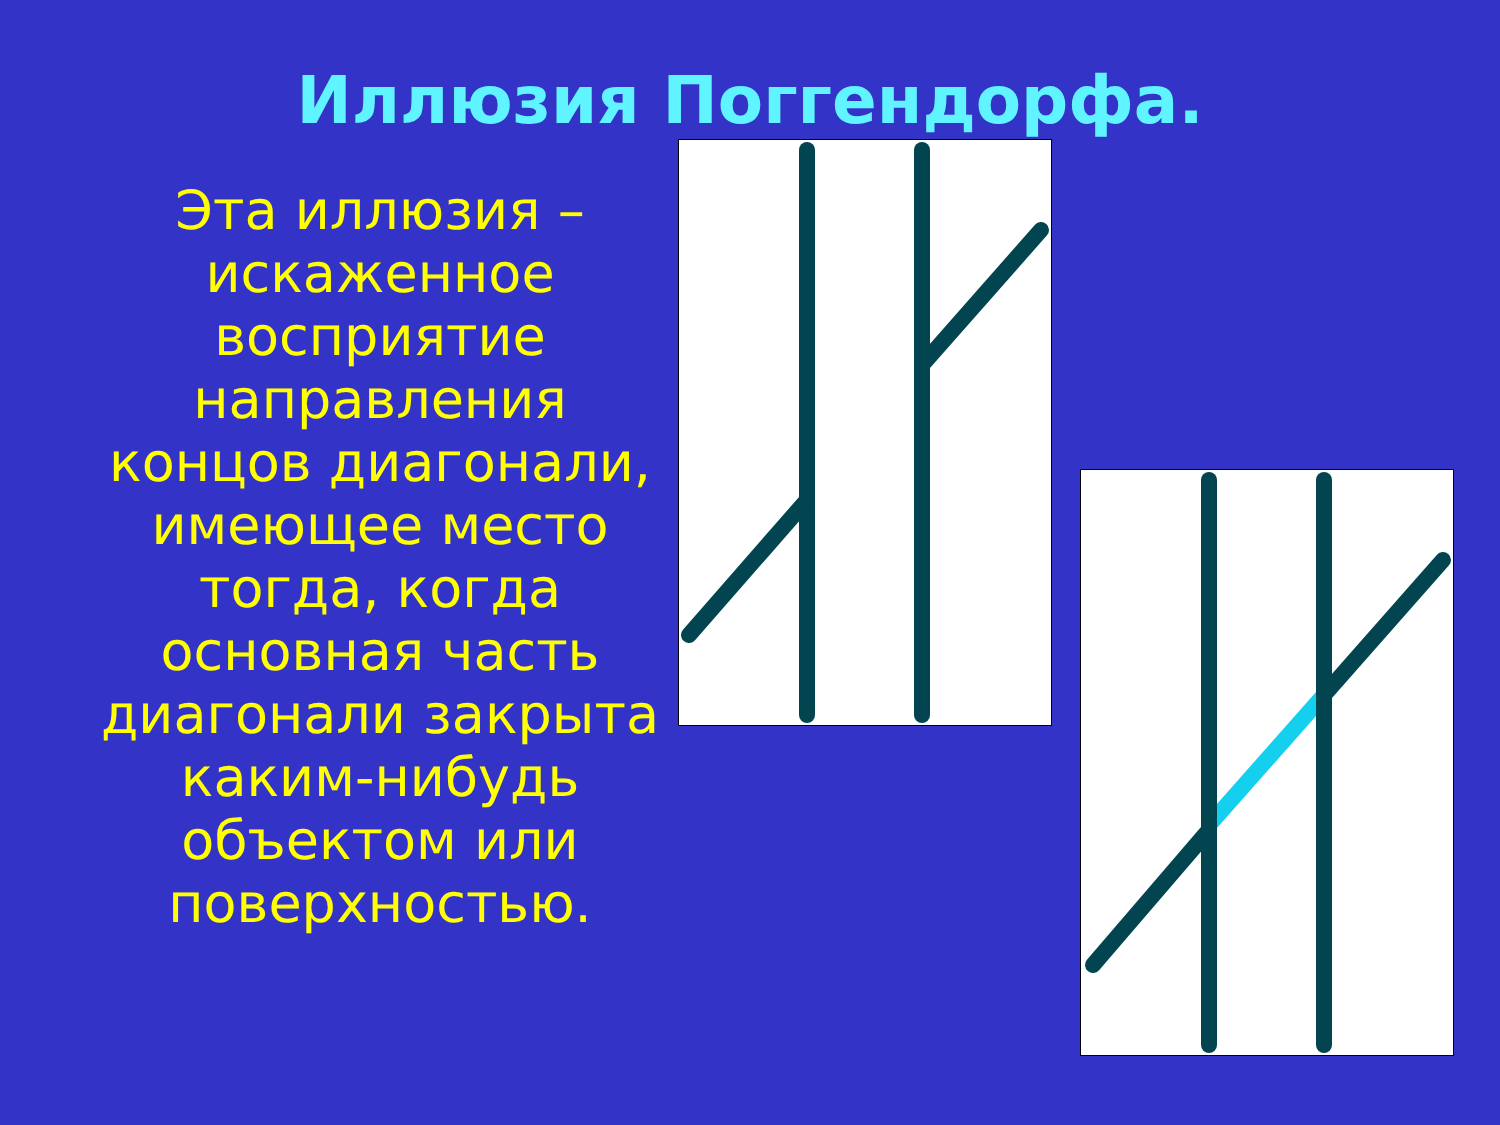Иллюзия Поггендорфа.
Эта иллюзия – искаженное восприятие направления концов диагонали, имеющее место тогда, когда основная часть диагонали закрыта каким-нибудь объектом или поверхностью.